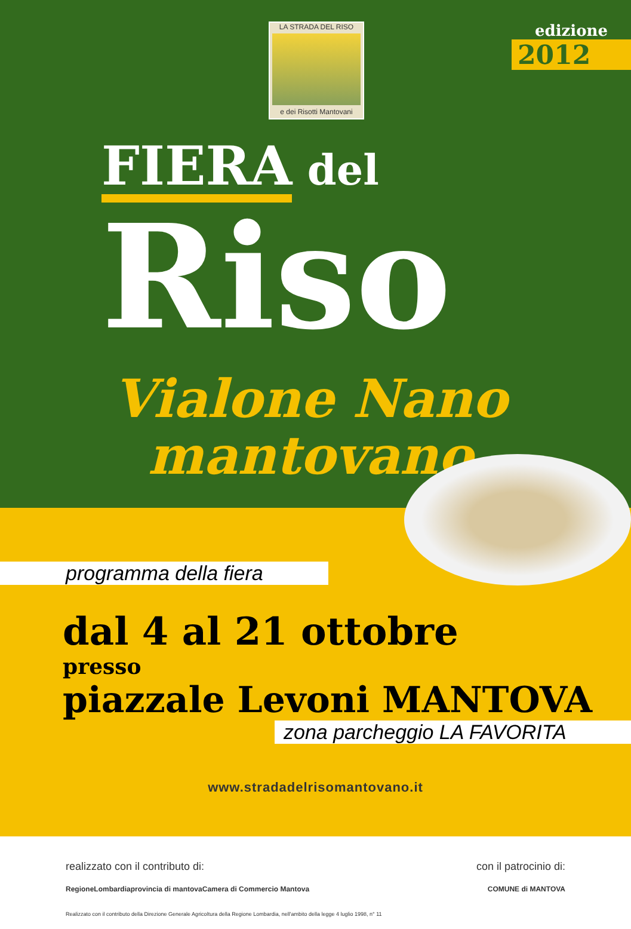LA STRADA DEL RISO
e dei Risotti Mantovani
edizione
2012
FIERA del
Riso
Vialone Nano mantovano
programma della fiera
dal 4 al 21 ottobre
presso
piazzale Levoni MANTOVA
zona parcheggio LA FAVORITA
www.stradadelrisomantovano.it
realizzato con il contributo di: con il patrocinio di:
RegioneLombardia provincia di mantova Camera di Commercio Mantova COMUNE di MANTOVA
Realizzato con il contributo della Direzione Generale Agricoltura della Regione Lombardia, nell'ambito della legge 4 luglio 1998, n° 11